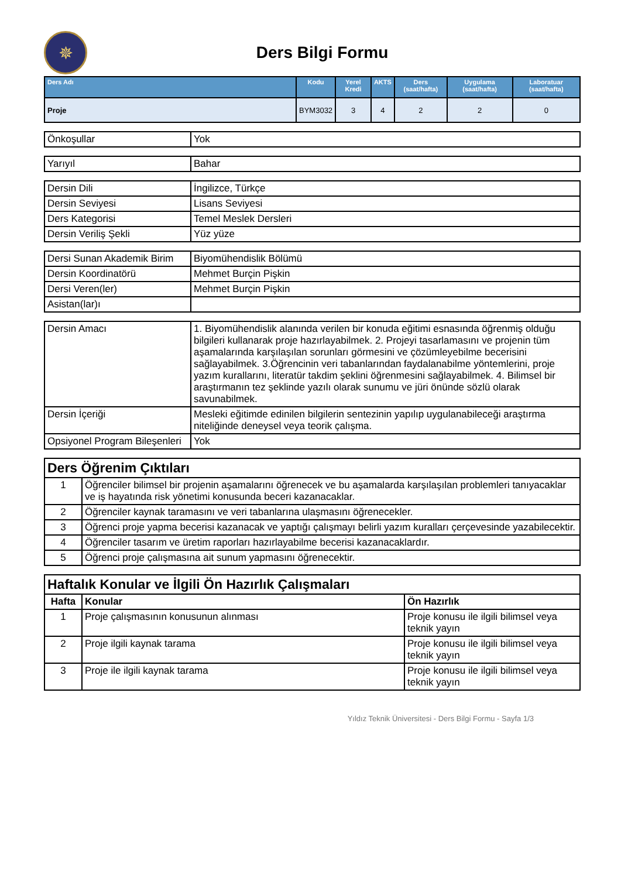✵
Ders Bilgi Formu
| Ders Adı | Kodu | Yerel Kredi | AKTS | Ders (saat/hafta) | Uygulama (saat/hafta) | Laboratuar (saat/hafta) |
| --- | --- | --- | --- | --- | --- | --- |
| Proje | BYM3032 | 3 | 4 | 2 | 2 | 0 |
| Önkoşullar | Yok |
| Yarıyıl | Bahar |
| Dersin Dili | İngilizce, Türkçe |
| Dersin Seviyesi | Lisans Seviyesi |
| Ders Kategorisi | Temel Meslek Dersleri |
| Dersin Veriliş Şekli | Yüz yüze |
| Dersi Sunan Akademik Birim | Biyomühendislik Bölümü |
| Dersin Koordinatörü | Mehmet Burçin Pişkin |
| Dersi Veren(ler) | Mehmet Burçin Pişkin |
| Asistan(lar)ı | |
| Dersin Amacı | 1. Biyomühendislik alanında verilen bir konuda eğitimi esnasında öğrenmiş olduğu bilgileri kullanarak proje hazırlayabilmek. 2. Projeyi tasarlamasını ve projenin tüm aşamalarında karşılaşılan sorunları görmesini ve çözümleyebilme becerisini sağlayabilmek. 3.Öğrencinin veri tabanlarından faydalanabilme yöntemlerini, proje yazım kurallarını, literatür takdim şeklini öğrenmesini sağlayabilmek. 4. Bilimsel bir araştırmanın tez şeklinde yazılı olarak sunumu ve jüri önünde sözlü olarak savunabilmek. |
| Dersin İçeriği | Mesleki eğitimde edinilen bilgilerin sentezinin yapılıp uygulanabileceği araştırma niteliğinde deneysel veya teorik çalışma. |
| Opsiyonel Program Bileşenleri | Yok |
| Ders Öğrenim Çıktıları | |
| 1 | Öğrenciler bilimsel bir projenin aşamalarını öğrenecek ve bu aşamalarda karşılaşılan problemleri tanıyacaklar ve iş hayatında risk yönetimi konusunda beceri kazanacaklar. |
| 2 | Öğrenciler kaynak taramasını ve veri tabanlarına ulaşmasını öğrenecekler. |
| 3 | Öğrenci proje yapma becerisi kazanacak ve yaptığı çalışmayı belirli yazım kuralları çerçevesinde yazabilecektir. |
| 4 | Öğrenciler tasarım ve üretim raporları hazırlayabilme becerisi kazanacaklardır. |
| 5 | Öğrenci proje çalışmasına ait sunum yapmasını öğrenecektir. |
| Haftalık Konular ve İlgili Ön Hazırlık Çalışmaları | | |
| Hafta | Konular | Ön Hazırlık |
| 1 | Proje çalışmasının konusunun alınması | Proje konusu ile ilgili bilimsel veya teknik yayın |
| 2 | Proje ilgili kaynak tarama | Proje konusu ile ilgili bilimsel veya teknik yayın |
| 3 | Proje ile ilgili kaynak tarama | Proje konusu ile ilgili bilimsel veya teknik yayın |
Yıldız Teknik Üniversitesi - Ders Bilgi Formu - Sayfa 1/3